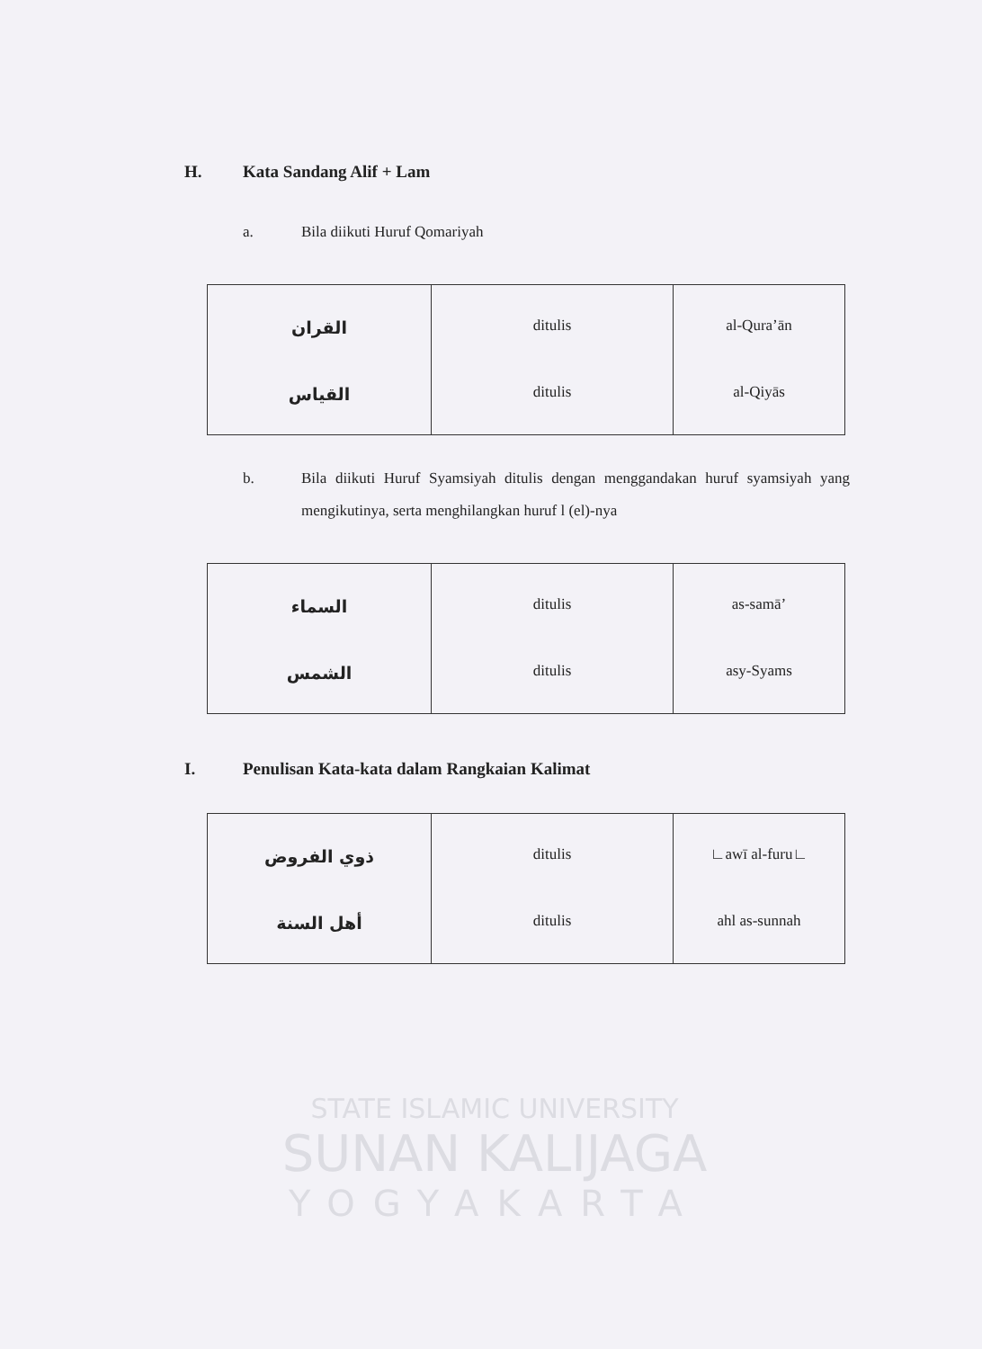H. Kata Sandang Alif + Lam
a. Bila diikuti Huruf Qomariyah
| القران القياس | ditulis ditulis | al-Qura’ān al-Qiyās |
b. Bila diikuti Huruf Syamsiyah ditulis dengan menggandakan huruf syamsiyah yang mengikutinya, serta menghilangkan huruf l (el)-nya
| السماء الشمس | ditulis ditulis | as-samā’ asy-Syams |
I. Penulisan Kata-kata dalam Rangkaian Kalimat
| ذوي الفروض أهل السنة | ditulis ditulis | ∟awī al-furu∟ ahl as-sunnah |
STATE ISLAMIC UNIVERSITY
SUNAN KALIJAGA
YOGYAKARTA